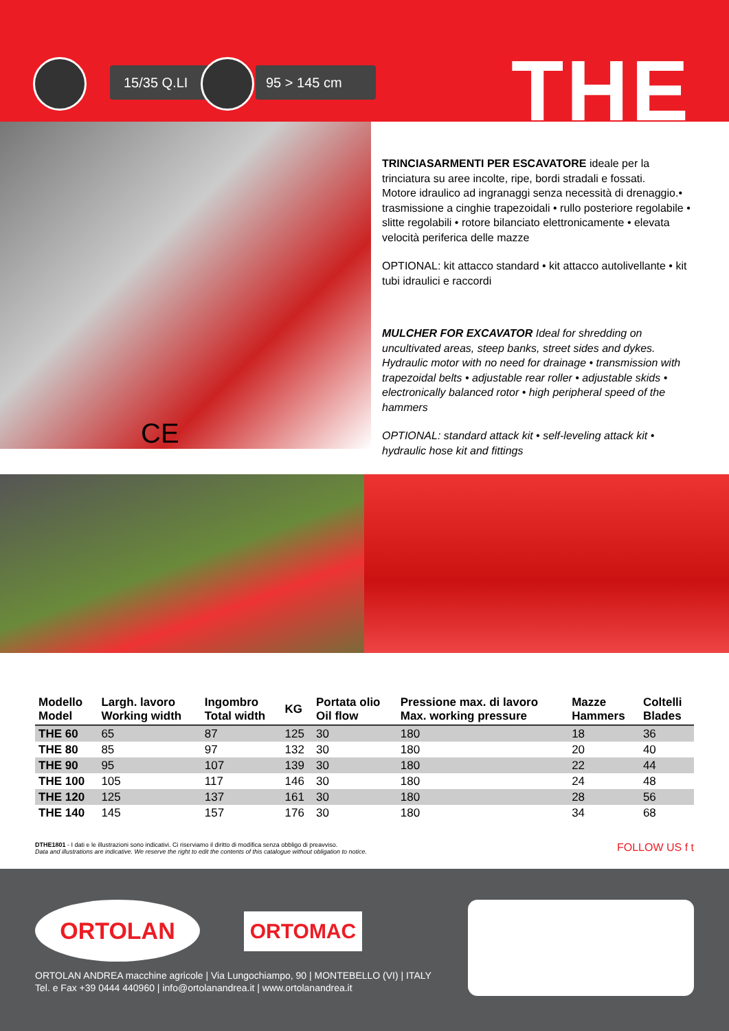15/35 Q.LI 95 > 145 cm THE
CE
TRINCIASARMENTI PER ESCAVATORE ideale per la trinciatura su aree incolte, ripe, bordi stradali e fossati.
Motore idraulico ad ingranaggi senza necessità di drenaggio.• trasmissione a cinghie trapezoidali • rullo posteriore regolabile • slitte regolabili • rotore bilanciato elettronicamente • elevata velocità periferica delle mazze
OPTIONAL: kit attacco standard • kit attacco autolivellante • kit tubi idraulici e raccordi
MULCHER FOR EXCAVATOR Ideal for shredding on uncultivated areas, steep banks, street sides and dykes.
Hydraulic motor with no need for drainage • transmission with trapezoidal belts • adjustable rear roller • adjustable skids • electronically balanced rotor • high peripheral speed of the hammers
OPTIONAL: standard attack kit • self-leveling attack kit • hydraulic hose kit and fittings
| Modello Model | Largh. lavoro Working width | Ingombro Total width | KG | Portata olio Oil flow | Pressione max. di lavoro Max. working pressure | Mazze Hammers | Coltelli Blades |
| --- | --- | --- | --- | --- | --- | --- | --- |
| THE 60 | 65 | 87 | 125 | 30 | 180 | 18 | 36 |
| THE 80 | 85 | 97 | 132 | 30 | 180 | 20 | 40 |
| THE 90 | 95 | 107 | 139 | 30 | 180 | 22 | 44 |
| THE 100 | 105 | 117 | 146 | 30 | 180 | 24 | 48 |
| THE 120 | 125 | 137 | 161 | 30 | 180 | 28 | 56 |
| THE 140 | 145 | 157 | 176 | 30 | 180 | 34 | 68 |
DTHE1801 - I dati e le illustrazioni sono indicativi. Ci riserviamo il diritto di modifica senza obbligo di preavviso.
Data and illustrations are indicative. We reserve the right to edit the contents of this catalogue without obligation to notice.
FOLLOW US f t
ORTOLAN ORTOMAC
ORTOLAN ANDREA macchine agricole | Via Lungochiampo, 90 | MONTEBELLO (VI) | ITALY
Tel. e Fax +39 0444 440960 | info@ortolanandrea.it | www.ortolanandrea.it